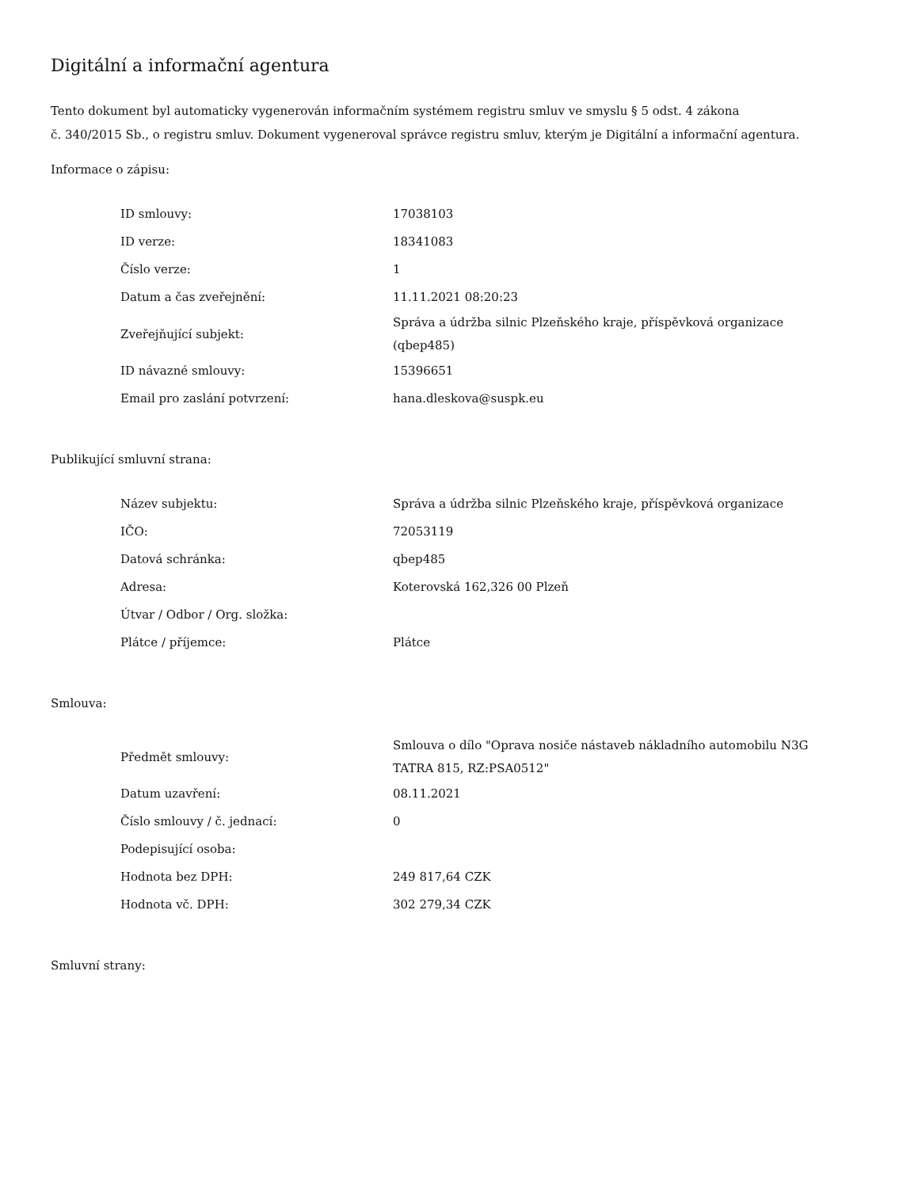Digitální a informační agentura
Tento dokument byl automaticky vygenerován informačním systémem registru smluv ve smyslu § 5 odst. 4 zákona
č. 340/2015 Sb., o registru smluv. Dokument vygeneroval správce registru smluv, kterým je Digitální a informační agentura.
Informace o zápisu:
| ID smlouvy: | 17038103 |
| ID verze: | 18341083 |
| Číslo verze: | 1 |
| Datum a čas zveřejnění: | 11.11.2021 08:20:23 |
| Zveřejňující subjekt: | Správa a údržba silnic Plzeňského kraje, příspěvková organizace (qbep485) |
| ID návazné smlouvy: | 15396651 |
| Email pro zaslání potvrzení: | hana.dleskova@suspk.eu |
Publikující smluvní strana:
| Název subjektu: | Správa a údržba silnic Plzeňského kraje, příspěvková organizace |
| IČO: | 72053119 |
| Datová schránka: | qbep485 |
| Adresa: | Koterovská 162,326 00 Plzeň |
| Útvar / Odbor / Org. složka: | |
| Plátce / příjemce: | Plátce |
Smlouva:
| Předmět smlouvy: | Smlouva o dílo "Oprava nosiče nástaveb nákladního automobilu N3G TATRA 815, RZ:PSA0512" |
| Datum uzavření: | 08.11.2021 |
| Číslo smlouvy / č. jednací: | 0 |
| Podepisující osoba: | |
| Hodnota bez DPH: | 249 817,64 CZK |
| Hodnota vč. DPH: | 302 279,34 CZK |
Smluvní strany: